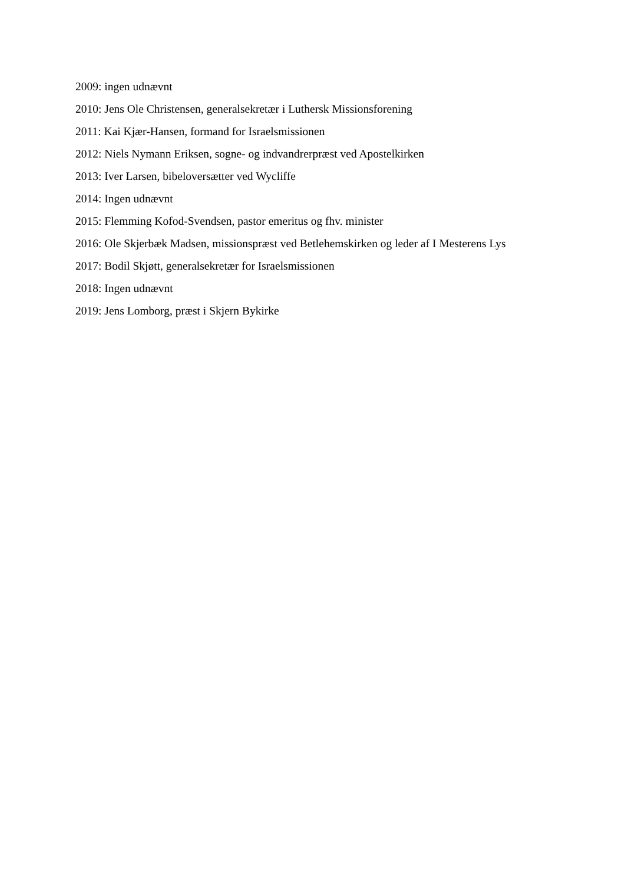2009: ingen udnævnt
2010: Jens Ole Christensen, generalsekretær i Luthersk Missionsforening
2011: Kai Kjær-Hansen, formand for Israelsmissionen
2012: Niels Nymann Eriksen, sogne- og indvandrerpræst ved Apostelkirken
2013: Iver Larsen, bibeloversætter ved Wycliffe
2014: Ingen udnævnt
2015: Flemming Kofod-Svendsen, pastor emeritus og fhv. minister
2016: Ole Skjerbæk Madsen, missionspræst ved Betlehemskirken og leder af I Mesterens Lys
2017: Bodil Skjøtt, generalsekretær for Israelsmissionen
2018: Ingen udnævnt
2019: Jens Lomborg, præst i Skjern Bykirke